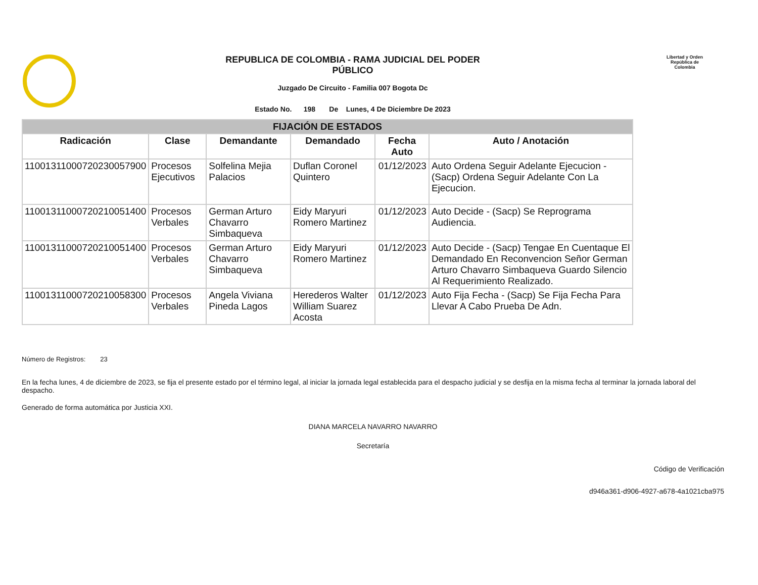Libertad y Orden República de Colombia
REPUBLICA DE COLOMBIA - RAMA JUDICIAL DEL PODER PÚBLICO
Juzgado De Circuito - Familia 007 Bogota Dc
Estado No. 198 De Lunes, 4 De Diciembre De 2023
| FIJACIÓN DE ESTADOS | | | | | |
| --- | --- | --- | --- | --- | --- |
| Radicación | Clase | Demandante | Demandado | Fecha Auto | Auto / Anotación |
| 11001311000720230057900 | Procesos Ejecutivos | Solfelina Mejia Palacios | Duflan Coronel Quintero | 01/12/2023 | Auto Ordena Seguir Adelante Ejecucion - (Sacp) Ordena Seguir Adelante Con La Ejecucion. |
| 11001311000720210051400 | Procesos Verbales | German Arturo Chavarro Simbaqueva | Eidy Maryuri Romero Martinez | 01/12/2023 | Auto Decide - (Sacp) Se Reprograma Audiencia. |
| 11001311000720210051400 | Procesos Verbales | German Arturo Chavarro Simbaqueva | Eidy Maryuri Romero Martinez | 01/12/2023 | Auto Decide - (Sacp) Tengae En Cuentaque El Demandado En Reconvencion Señor German Arturo Chavarro Simbaqueva Guardo Silencio Al Requerimiento Realizado. |
| 11001311000720210058300 | Procesos Verbales | Angela Viviana Pineda Lagos | Herederos Walter William Suarez Acosta | 01/12/2023 | Auto Fija Fecha - (Sacp) Se Fija Fecha Para Llevar A Cabo Prueba De Adn. |
Número de Registros: 23
En la fecha lunes, 4 de diciembre de 2023, se fija el presente estado por el término legal, al iniciar la jornada legal establecida para el despacho judicial y se desfija en la misma fecha al terminar la jornada laboral del despacho.
Generado de forma automática por Justicia XXI.
DIANA MARCELA NAVARRO NAVARRO
Secretaría
Código de Verificación
d946a361-d906-4927-a678-4a1021cba975